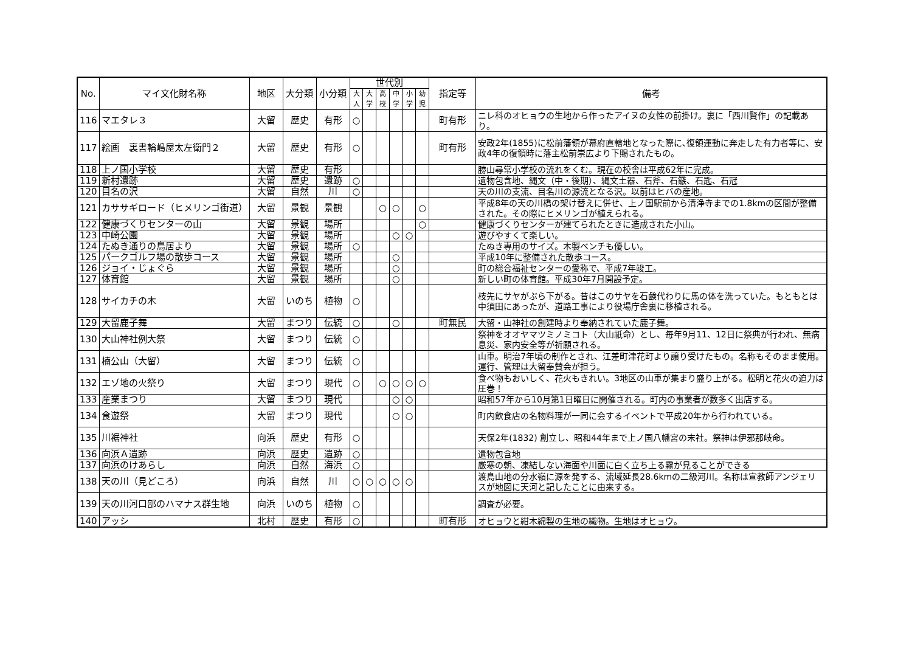| No. | マイ文化財名称 | 地区 | 大分類 | 小分類 | 世代別 | | | | | | 指定等 | 備考 |
| --- | --- | --- | --- | --- | --- | --- | --- | --- | --- | --- | --- | --- |
| | | | | | 大人 | 大学 | 高校 | 中学 | 小学 | 幼児 | | |
| 116 | マエタレ３ | 大留 | 歴史 | 有形 | ○ | | | | | | 町有形 | ニレ科のオヒョウの生地から作ったアイヌの女性の前掛け。裏に「西川賢作」の記載あり。 |
| 117 | 絵画 裏書輪嶋屋太左衛門２ | 大留 | 歴史 | 有形 | ○ | | | | | | 町有形 | 安政2年(1855)に松前藩領が幕府直轄地となった際に､復領運動に奔走した有力者等に、安政4年の復領時に藩主松前崇広より下賜されたもの。 |
| 118 | 上ノ国小学校 | 大留 | 歴史 | 有形 | | | | | | | | 勝山尋常小学校の流れをくむ。現在の校舎は平成62年に完成。 |
| 119 | 新村遺跡 | 大留 | 歴史 | 遺跡 | ○ | | | | | | | 遺物包含地、縄文（中・後期）、縄文土器、石斧、石鏃、石匙、石冠 |
| 120 | 目名の沢 | 大留 | 自然 | 川 | ○ | | | | | | | 天の川の支流、目名川の源流となる沢。以前はヒバの産地。 |
| 121 | カササギロード（ヒメリンゴ街道） | 大留 | 景観 | 景観 | | | ○ | ○ | | ○ | | 平成8年の天の川橋の架け替えに併せ、上ノ国駅前から清浄寺までの1.8kmの区間が整備された。その際にヒメリンゴが植えられる。 |
| 122 | 健康づくりセンターの山 | 大留 | 景観 | 場所 | | | | | | ○ | | 健康づくりセンターが建てられたときに造成された小山。 |
| 123 | 中崎公園 | 大留 | 景観 | 場所 | | | | ○ | ○ | | | 遊びやすくて楽しい。 |
| 124 | たぬき通りの鳥居より | 大留 | 景観 | 場所 | ○ | | | | | | | たぬき専用のサイズ。木製ベンチも優しい。 |
| 125 | パークゴルフ場の散歩コース | 大留 | 景観 | 場所 | | | | ○ | | | | 平成10年に整備された散歩コース。 |
| 126 | ジョイ・じょぐら | 大留 | 景観 | 場所 | | | | ○ | | | | 町の総合福祉センターの愛称で、平成7年竣工。 |
| 127 | 体育館 | 大留 | 景観 | 場所 | | | | ○ | | | | 新しい町の体育館。平成30年7月開設予定。 |
| 128 | サイカチの木 | 大留 | いのち | 植物 | ○ | | | | | | | 枝先にサヤがぶら下がる。昔はこのサヤを石鹸代わりに馬の体を洗っていた。もともとは中須田にあったが、道路工事により役場庁舎裏に移植される。 |
| 129 | 大留鹿子舞 | 大留 | まつり | 伝統 | ○ | | | ○ | | | 町無民 | 大留・山神社の創建時より奉納されていた鹿子舞。 |
| 130 | 大山神社例大祭 | 大留 | まつり | 伝統 | ○ | | | | | | | 祭神をオオヤマツミノミコト（大山祇命）とし、毎年9月11、12日に祭典が行われ、無病息災、家内安全等が祈願される。 |
| 131 | 楠公山（大留） | 大留 | まつり | 伝統 | ○ | | | | | | | 山車。明治7年頃の制作とされ、江差町津花町より譲り受けたもの。名称もそのまま使用。運行、管理は大留奉賛会が担う。 |
| 132 | エゾ地の火祭り | 大留 | まつり | 現代 | ○ | | ○ | ○ | ○ | ○ | | 食べ物もおいしく、花火もきれい。3地区の山車が集まり盛り上がる。松明と花火の迫力は圧巻！ |
| 133 | 産業まつり | 大留 | まつり | 現代 | | | | ○ | ○ | | | 昭和57年から10月第1日曜日に開催される。町内の事業者が数多く出店する。 |
| 134 | 食遊祭 | 大留 | まつり | 現代 | | | | ○ | ○ | | | 町内飲食店の名物料理が一同に会するイベントで平成20年から行われている。 |
| 135 | 川裾神社 | 向浜 | 歴史 | 有形 | ○ | | | | | | | 天保2年(1832) 創立し、昭和44年まで上ノ国八幡宮の末社。祭神は伊邪那岐命。 |
| 136 | 向浜Ａ遺跡 | 向浜 | 歴史 | 遺跡 | ○ | | | | | | | 遺物包含地 |
| 137 | 向浜のけあらし | 向浜 | 自然 | 海浜 | ○ | | | | | | | 厳寒の朝、凍結しない海面や川面に白く立ち上る霧が見ることができる |
| 138 | 天の川（見どころ） | 向浜 | 自然 | 川 | ○ | ○ | ○ | ○ | ○ | | | 渡島山地の分水嶺に源を発する、流域延長28.6kmの二級河川。名称は宣教師アンジェリスが地図に天河と記したことに由来する。 |
| 139 | 天の川河口部のハマナス群生地 | 向浜 | いのち | 植物 | ○ | | | | | | | 調査が必要。 |
| 140 | アッシ | 北村 | 歴史 | 有形 | ○ | | | | | | 町有形 | オヒョウと紺木綿製の生地の織物。生地はオヒョウ。 |